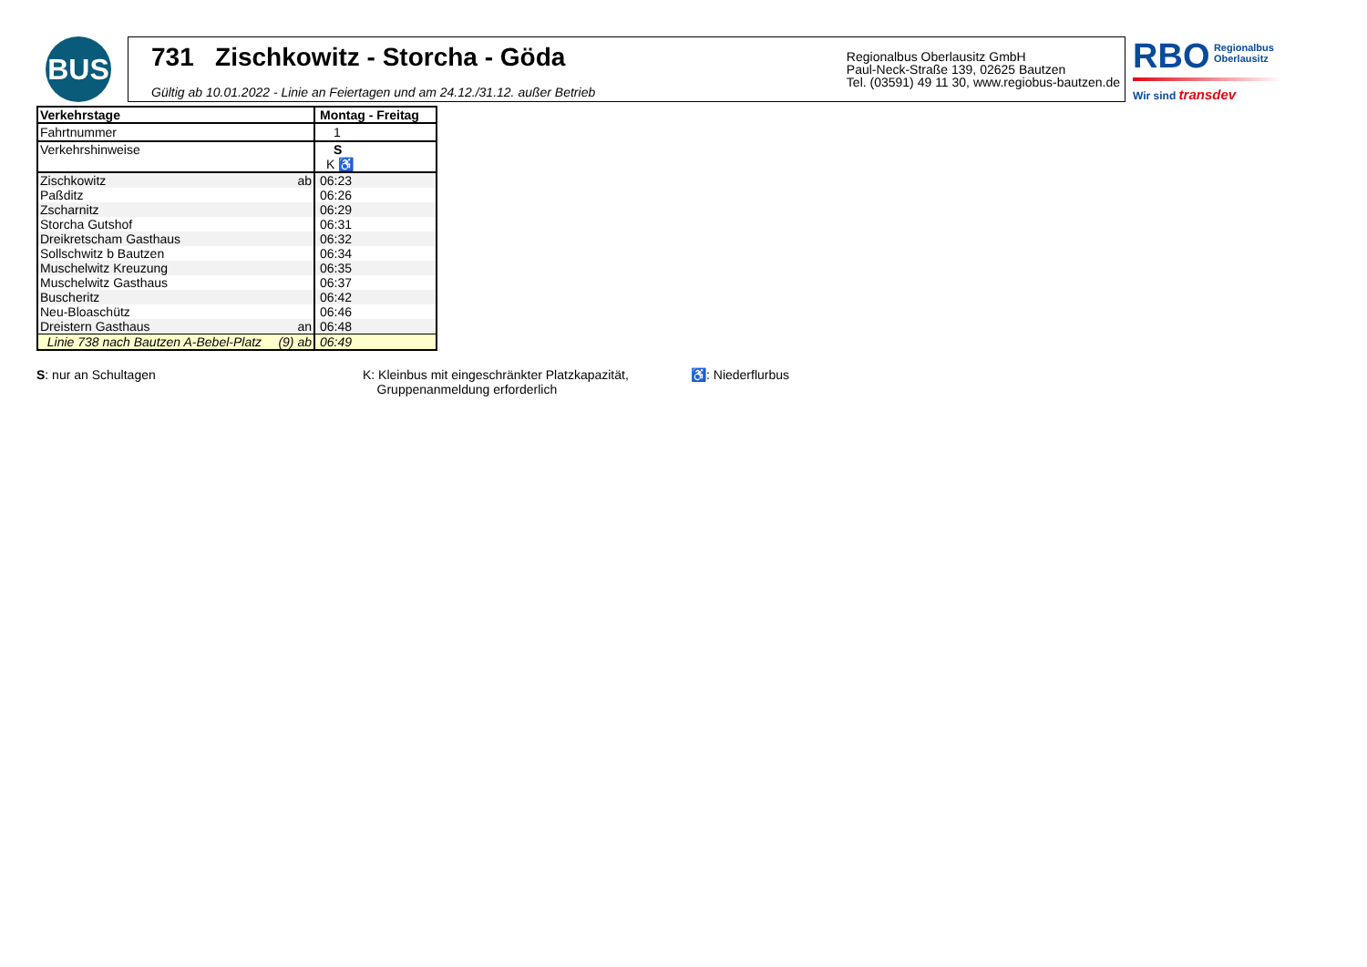BUS
731 Zischkowitz - Storcha - Göda
Gültig ab 10.01.2022 - Linie an Feiertagen und am 24.12./31.12. außer Betrieb
Regionalbus Oberlausitz GmbH
Paul-Neck-Straße 139, 02625 Bautzen
Tel. (03591) 49 11 30, www.regiobus-bautzen.de
RBO Regionalbus
Oberlausitz
Wir sind transdev
| Verkehrstage | Montag - Freitag |
| --- | --- |
| Fahrtnummer | 1 |
| Verkehrshinweise | S |
| | K ♿ |
| Zischkowitz ab | 06:23 |
| Paßditz | 06:26 |
| Zscharnitz | 06:29 |
| Storcha Gutshof | 06:31 |
| Dreikretscham Gasthaus | 06:32 |
| Sollschwitz b Bautzen | 06:34 |
| Muschelwitz Kreuzung | 06:35 |
| Muschelwitz Gasthaus | 06:37 |
| Buscheritz | 06:42 |
| Neu-Bloaschütz | 06:46 |
| Dreistern Gasthaus an | 06:48 |
| Linie 738 nach Bautzen A-Bebel-Platz (9) ab | 06:49 |
S: nur an Schultagen K: Kleinbus mit eingeschränkter Platzkapazität,
Gruppenanmeldung erforderlich
♿: Niederflurbus